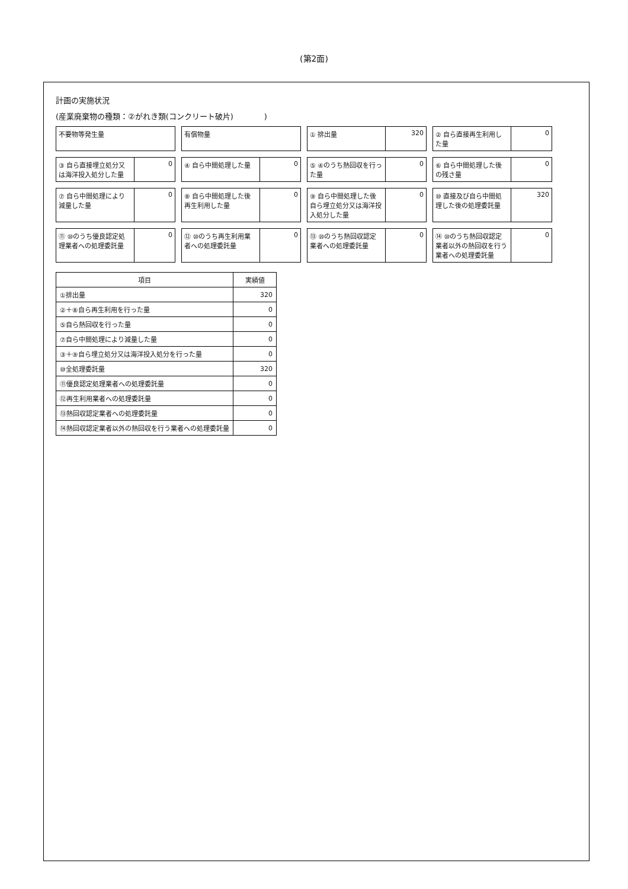(第2面)
計画の実施状況
(産業廃棄物の種類：②がれき類(コンクリート破片)　　　　)
不要物等発生量
有償物量
① 排出量 320
② 自ら直接再生利用した量 0
③ 自ら直接埋立処分又は海洋投入処分した量
0
④ 自ら中間処理した量 0
⑤ ④のうち熱回収を行った量 0
⑥ 自ら中間処理した後の残さ量 0
⑦ 自ら中間処理により減量した量 0
⑧ 自ら中間処理した後再生利用した量 0
⑨ 自ら中間処理した後自ら埋立処分又は海洋投入処分した量
0
⑩ 直接及び自ら中間処理した後の処理委託量
320
⑪ ⑩のうち優良認定処理業者への処理委託量
0
⑫ ⑩のうち再生利用業者への処理委託量 0
⑬ ⑩のうち熱回収認定業者への処理委託量
0
⑭ ⑩のうち熱回収認定業者以外の熱回収を行う業者への処理委託量
0
| 項目 | 実績値 |
| --- | --- |
| ①排出量 | 320 |
| ②＋⑧自ら再生利用を行った量 | 0 |
| ⑤自ら熱回収を行った量 | 0 |
| ⑦自ら中間処理により減量した量 | 0 |
| ③＋⑨自ら埋立処分又は海洋投入処分を行った量 | 0 |
| ⑩全処理委託量 | 320 |
| ⑪優良認定処理業者への処理委託量 | 0 |
| ⑫再生利用業者への処理委託量 | 0 |
| ⑬熱回収認定業者への処理委託量 | 0 |
| ⑭熱回収認定業者以外の熱回収を行う業者への処理委託量 | 0 |